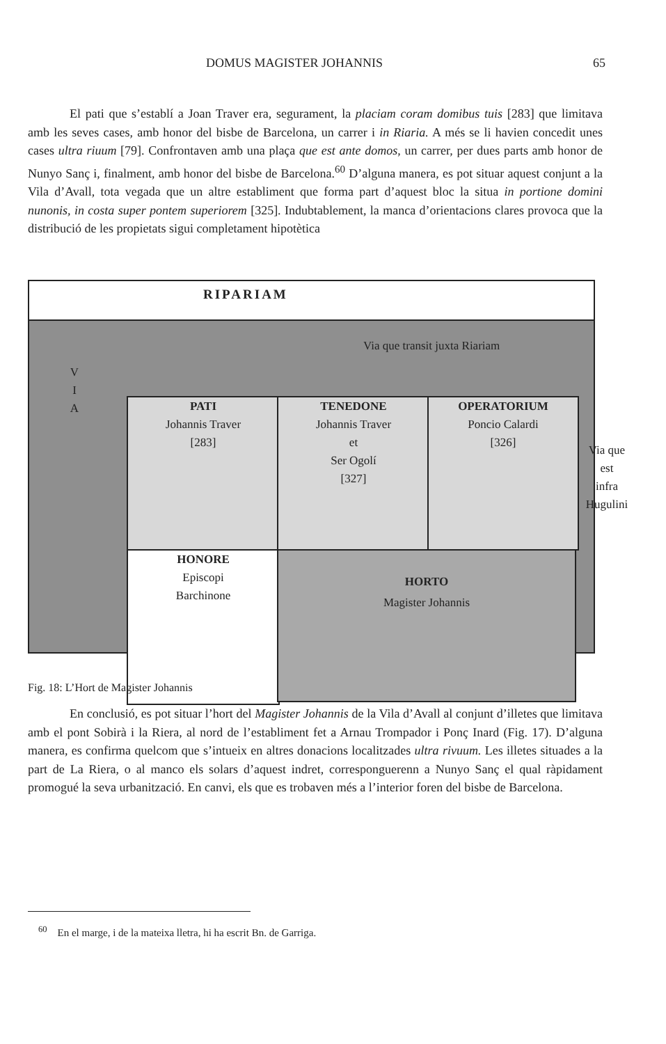DOMUS MAGISTER JOHANNIS 65
El pati que s’establí a Joan Traver era, segurament, la placiam coram domibus tuis [283] que limitava amb les seves cases, amb honor del bisbe de Barcelona, un carrer i in Riaria. A més se li havien concedit unes cases ultra riuum [79]. Confrontaven amb una plaça que est ante domos, un carrer, per dues parts amb honor de Nunyo Sanç i, finalment, amb honor del bisbe de Barcelona.<sup>60</sup> D’alguna manera, es pot situar aquest conjunt a la Vila d’Avall, tota vegada que un altre establiment que forma part d’aquest bloc la situa in portione domini nunonis, in costa super pontem superiorem [325]. Indubtablement, la manca d’orientacions clares provoca que la distribució de les propietats sigui completament hipotètica
RIPARIAM
Via que transit juxta Riariam
V
I
A
PATI
Johannis Traver
[283]
TENEDONE
Johannis Traver
et
Ser Ogolí
[327]
OPERATORIUM
Poncio Calardi
[326]
Via que
est
infra
Hugulini
HONORE
Episcopi
Barchinone
HORTO
Magister Johannis
Fig. 18: L’Hort de Magister Johannis
En conclusió, es pot situar l’hort del Magister Johannis de la Vila d’Avall al conjunt d’illetes que limitava amb el pont Sobirà i la Riera, al nord de l’establiment fet a Arnau Trompador i Ponç Inard (Fig. 17). D’alguna manera, es confirma quelcom que s’intueix en altres donacions localitzades ultra rivuum. Les illetes situades a la part de La Riera, o al manco els solars d’aquest indret, corresponguerenn a Nunyo Sanç el qual ràpidament promogué la seva urbanització. En canvi, els que es trobaven més a l’interior foren del bisbe de Barcelona.
<sup>60</sup> En el marge, i de la mateixa lletra, hi ha escrit Bn. de Garriga.